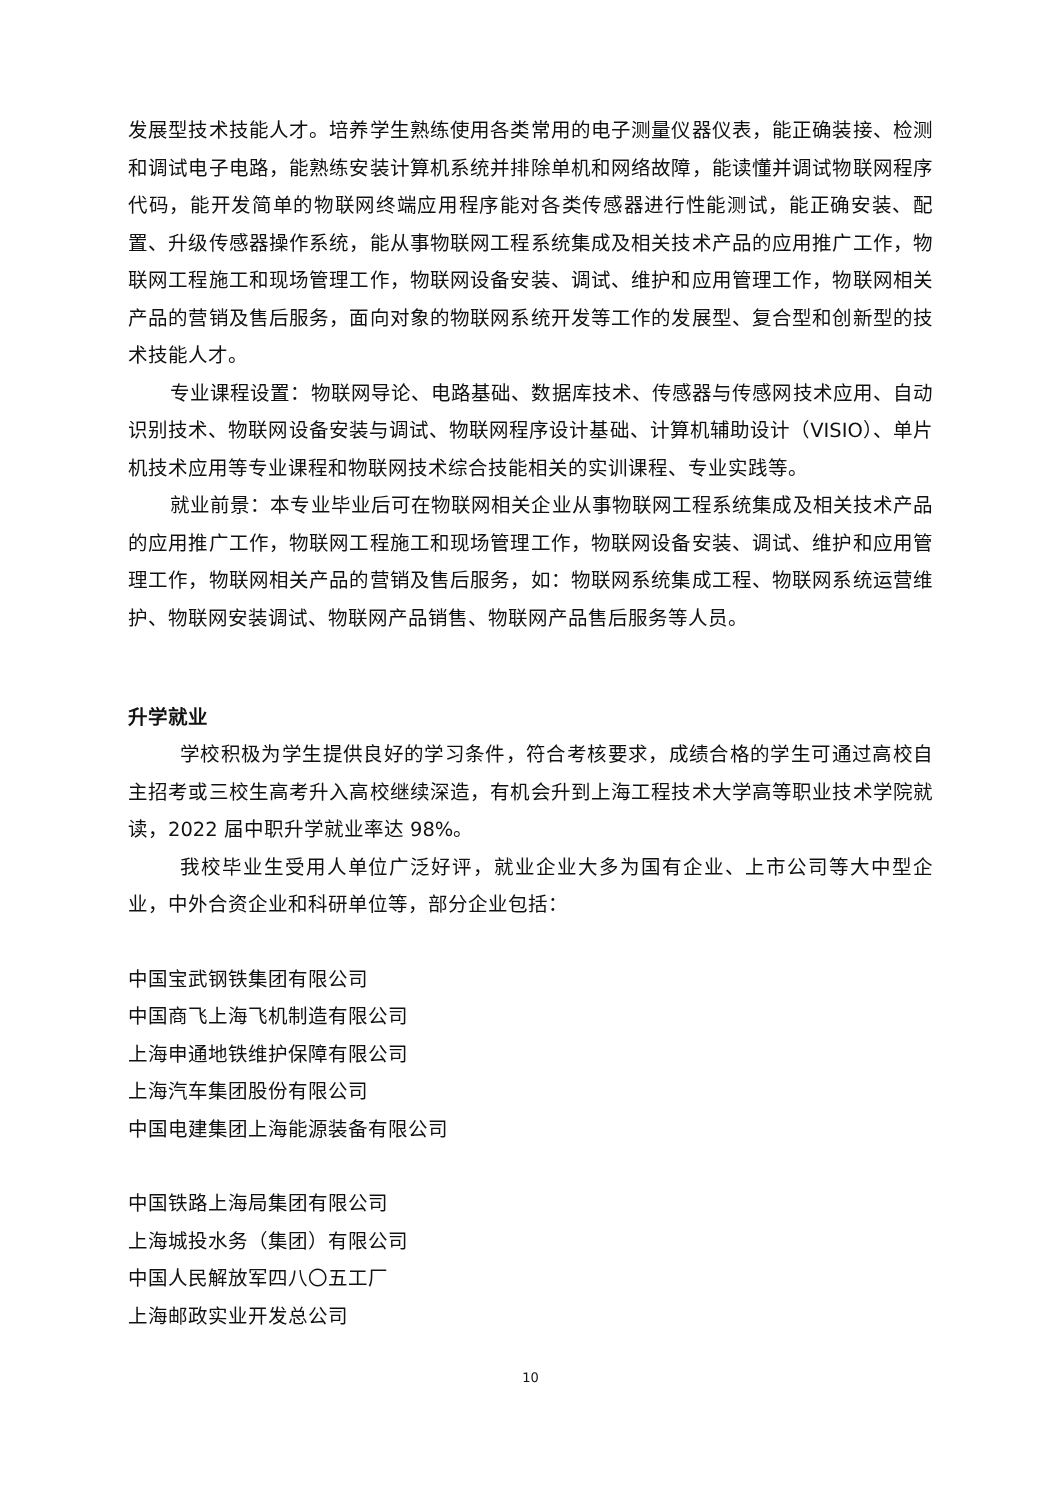发展型技术技能人才。培养学生熟练使用各类常用的电子测量仪器仪表，能正确装接、检测和调试电子电路，能熟练安装计算机系统并排除单机和网络故障，能读懂并调试物联网程序代码，能开发简单的物联网终端应用程序能对各类传感器进行性能测试，能正确安装、配置、升级传感器操作系统，能从事物联网工程系统集成及相关技术产品的应用推广工作，物联网工程施工和现场管理工作，物联网设备安装、调试、维护和应用管理工作，物联网相关产品的营销及售后服务，面向对象的物联网系统开发等工作的发展型、复合型和创新型的技术技能人才。
专业课程设置：物联网导论、电路基础、数据库技术、传感器与传感网技术应用、自动识别技术、物联网设备安装与调试、物联网程序设计基础、计算机辅助设计（VISIO）、单片机技术应用等专业课程和物联网技术综合技能相关的实训课程、专业实践等。
就业前景：本专业毕业后可在物联网相关企业从事物联网工程系统集成及相关技术产品的应用推广工作，物联网工程施工和现场管理工作，物联网设备安装、调试、维护和应用管理工作，物联网相关产品的营销及售后服务，如：物联网系统集成工程、物联网系统运营维护、物联网安装调试、物联网产品销售、物联网产品售后服务等人员。
升学就业
学校积极为学生提供良好的学习条件，符合考核要求，成绩合格的学生可通过高校自主招考或三校生高考升入高校继续深造，有机会升到上海工程技术大学高等职业技术学院就读，2022 届中职升学就业率达 98%。
我校毕业生受用人单位广泛好评，就业企业大多为国有企业、上市公司等大中型企业，中外合资企业和科研单位等，部分企业包括：
中国宝武钢铁集团有限公司
中国商飞上海飞机制造有限公司
上海申通地铁维护保障有限公司
上海汽车集团股份有限公司
中国电建集团上海能源装备有限公司
中国铁路上海局集团有限公司
上海城投水务（集团）有限公司
中国人民解放军四八〇五工厂
上海邮政实业开发总公司
10